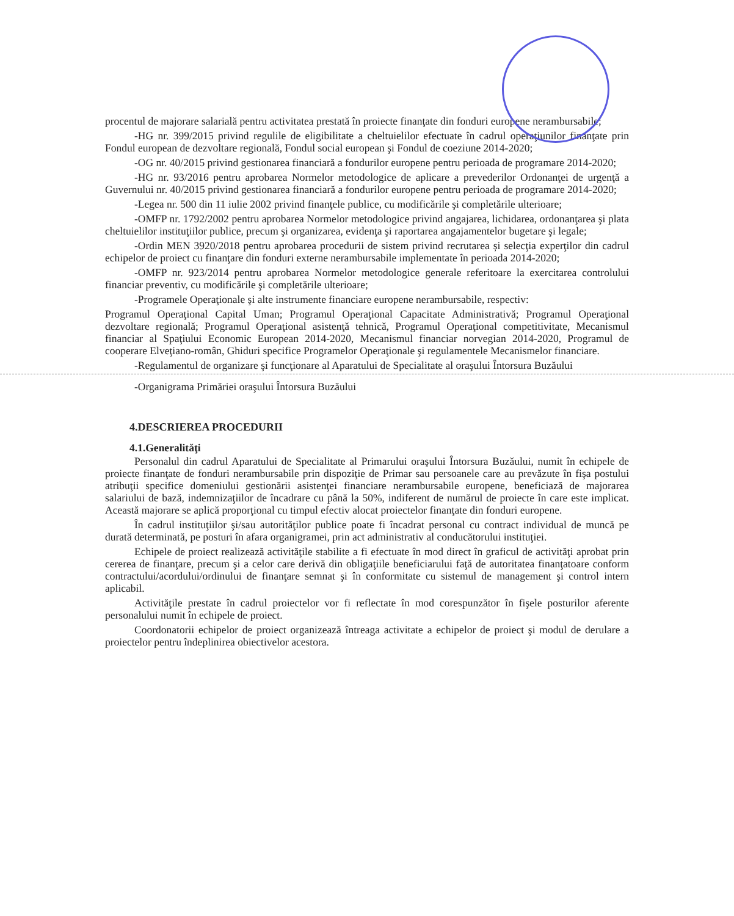procentul de majorare salarială pentru activitatea prestată în proiecte finanţate din fonduri europene nerambursabile;
-HG nr. 399/2015 privind regulile de eligibilitate a cheltuielilor efectuate în cadrul operaţiunilor finanţate prin Fondul european de dezvoltare regională, Fondul social european şi Fondul de coeziune 2014-2020;
-OG nr. 40/2015 privind gestionarea financiară a fondurilor europene pentru perioada de programare 2014-2020;
-HG nr. 93/2016 pentru aprobarea Normelor metodologice de aplicare a prevederilor Ordonanţei de urgenţă a Guvernului nr. 40/2015 privind gestionarea financiară a fondurilor europene pentru perioada de programare 2014-2020;
-Legea nr. 500 din 11 iulie 2002 privind finanţele publice, cu modificările şi completările ulterioare;
-OMFP nr. 1792/2002 pentru aprobarea Normelor metodologice privind angajarea, lichidarea, ordonanţarea şi plata cheltuielilor instituţiilor publice, precum şi organizarea, evidenţa şi raportarea angajamentelor bugetare şi legale;
-Ordin MEN 3920/2018 pentru aprobarea procedurii de sistem privind recrutarea și selecţia experţilor din cadrul echipelor de proiect cu finanţare din fonduri externe nerambursabile implementate în perioada 2014-2020;
-OMFP nr. 923/2014 pentru aprobarea Normelor metodologice generale referitoare la exercitarea controlului financiar preventiv, cu modificările şi completările ulterioare;
-Programele Operaţionale şi alte instrumente financiare europene nerambursabile, respectiv:
Programul Operaţional Capital Uman; Programul Operaţional Capacitate Administrativă; Programul Operaţional dezvoltare regională; Programul Operaţional asistenţă tehnică, Programul Operaţional competitivitate, Mecanismul financiar al Spaţiului Economic European 2014-2020, Mecanismul financiar norvegian 2014-2020, Programul de cooperare Elveţiano-român, Ghiduri specifice Programelor Operaţionale şi regulamentele Mecanismelor financiare.
-Regulamentul de organizare şi funcţionare al Aparatului de Specialitate al oraşului Întorsura Buzăului
-Organigrama Primăriei oraşului Întorsura Buzăului
4.DESCRIEREA PROCEDURII
4.1.Generalităţi
Personalul din cadrul Aparatului de Specialitate al Primarului oraşului Întorsura Buzăului, numit în echipele de proiecte finanţate de fonduri nerambursabile prin dispoziţie de Primar sau persoanele care au prevăzute în fişa postului atribuţii specifice domeniului gestionării asistenţei financiare nerambursabile europene, beneficiază de majorarea salariului de bază, indemnizaţiilor de încadrare cu până la 50%, indiferent de numărul de proiecte în care este implicat. Această majorare se aplică proporţional cu timpul efectiv alocat proiectelor finanţate din fonduri europene.
În cadrul instituţiilor şi/sau autorităţilor publice poate fi încadrat personal cu contract individual de muncă pe durată determinată, pe posturi în afara organigramei, prin act administrativ al conducătorului instituţiei.
Echipele de proiect realizează activităţile stabilite a fi efectuate în mod direct în graficul de activităţi aprobat prin cererea de finanţare, precum şi a celor care derivă din obligaţiile beneficiarului faţă de autoritatea finanţatoare conform contractului/acordului/ordinului de finanţare semnat şi în conformitate cu sistemul de management şi control intern aplicabil.
Activităţile prestate în cadrul proiectelor vor fi reflectate în mod corespunzător în fişele posturilor aferente personalului numit în echipele de proiect.
Coordonatorii echipelor de proiect organizează întreaga activitate a echipelor de proiect şi modul de derulare a proiectelor pentru îndeplinirea obiectivelor acestora.